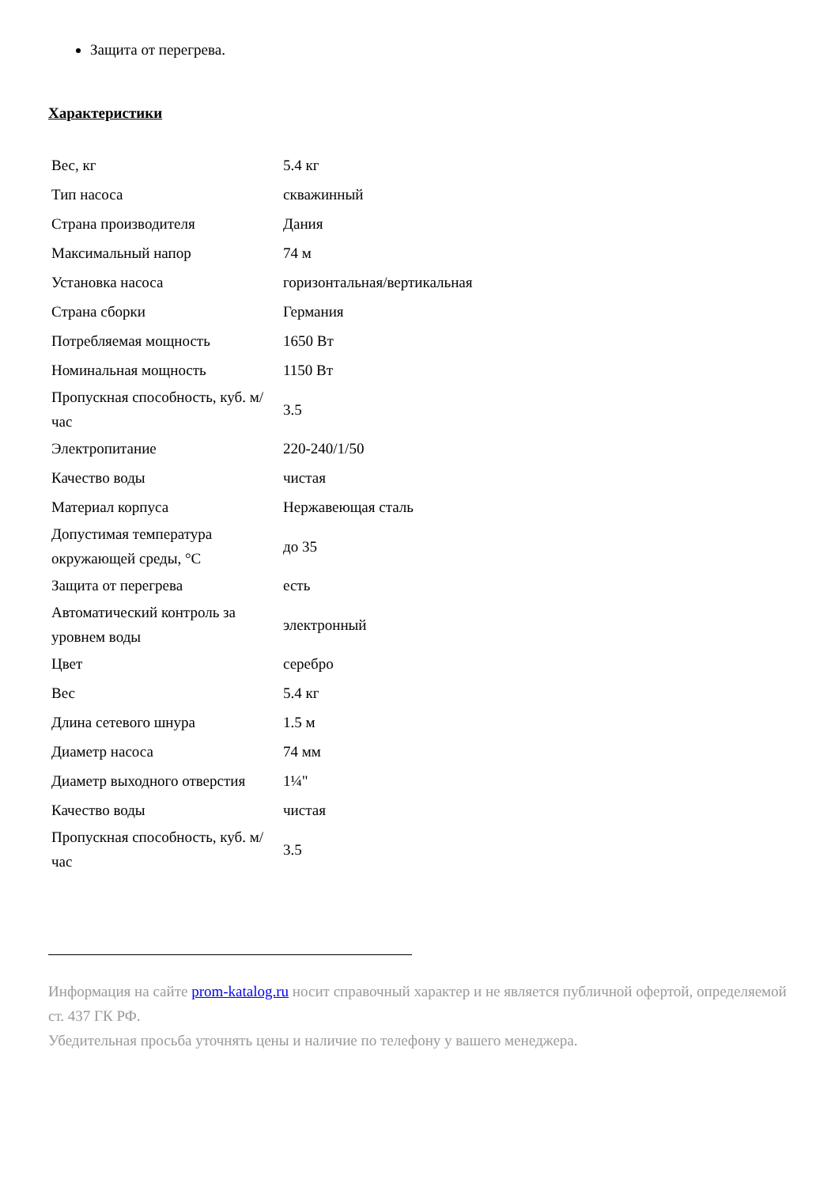Защита от перегрева.
Характеристики
| Вес, кг | 5.4 кг |
| Тип насоса | скважинный |
| Страна производителя | Дания |
| Максимальный напор | 74 м |
| Установка насоса | горизонтальная/вертикальная |
| Страна сборки | Германия |
| Потребляемая мощность | 1650 Вт |
| Номинальная мощность | 1150 Вт |
| Пропускная способность, куб. м/час | 3.5 |
| Электропитание | 220-240/1/50 |
| Качество воды | чистая |
| Материал корпуса | Нержавеющая сталь |
| Допустимая температура окружающей среды, °C | до 35 |
| Защита от перегрева | есть |
| Автоматический контроль за уровнем воды | электронный |
| Цвет | серебро |
| Вес | 5.4 кг |
| Длина сетевого шнура | 1.5 м |
| Диаметр насоса | 74 мм |
| Диаметр выходного отверстия | 1¼" |
| Качество воды | чистая |
| Пропускная способность, куб. м/час | 3.5 |
Информация на сайте prom-katalog.ru носит справочный характер и не является публичной офертой, определяемой ст. 437 ГК РФ.
Убедительная просьба уточнять цены и наличие по телефону у вашего менеджера.